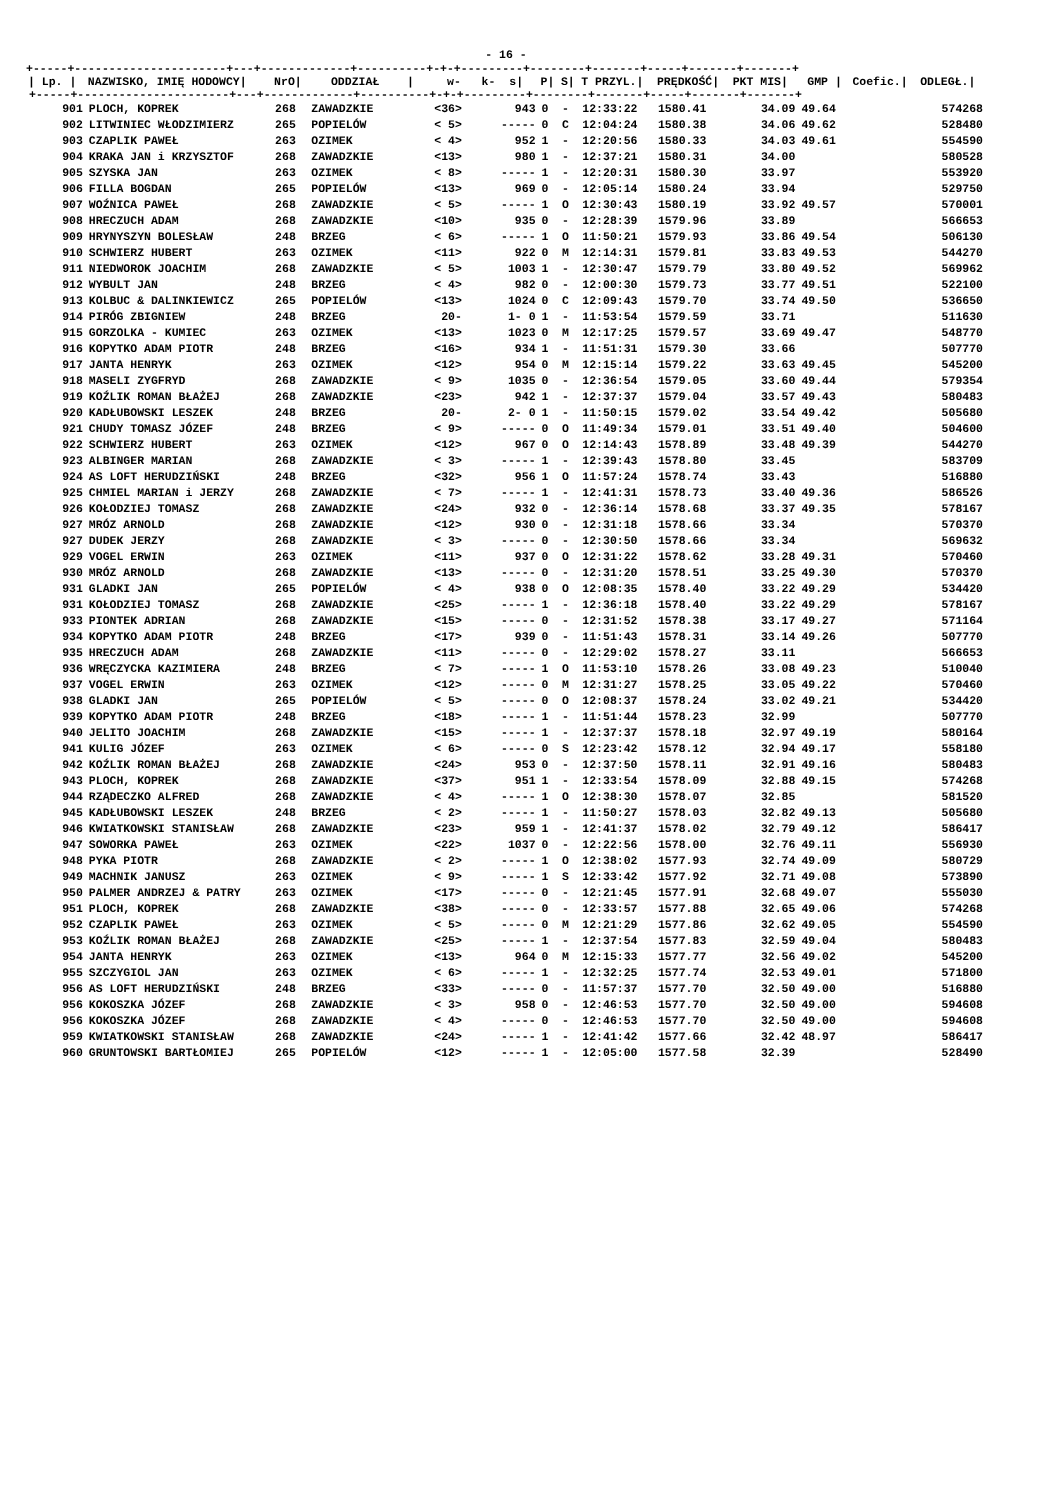- 16 -
+-----+----------------------+---+-------------+----------+-+-+---------+--------+-------+-----+-------+-------+
| / Lp. / | NAZWISKO, IMIĘ HODOWCY/ | NrO/ | ODDZIAŁ / | w- k- s/ | | P/ | S/ | T PRZYL./ | PRĘDKOŚĆ/ | PKT MIS/ | GMP / | Coefic./ | ODLEGŁ./ |
| --- | --- | --- | --- | --- | --- | --- | --- | --- | --- | --- | --- | --- | --- |
| +-----+----------------------+---+-------------+----------+-+-+---------+--------+-------+-----+-------+-------+ | | | | | | | | | | | | | |
| 901 | PLOCH, KOPREK | 268 | ZAWADZKIE | <36> | 943 | 0 | - | 12:33:22 | 1580.41 | 34.09 | 49.64 | | 574268 |
| 902 | LITWINIEC WŁODZIMIERZ | 265 | POPIELÓW | < 5> | ----- | 0 | C | 12:04:24 | 1580.38 | 34.06 | 49.62 | | 528480 |
| 903 | CZAPLIK PAWEŁ | 263 | OZIMEK | < 4> | 952 | 1 | - | 12:20:56 | 1580.33 | 34.03 | 49.61 | | 554590 |
| 904 | KRAKA JAN i KRZYSZTOF | 268 | ZAWADZKIE | <13> | 980 | 1 | - | 12:37:21 | 1580.31 | 34.00 | | | 580528 |
| 905 | SZYSKA JAN | 263 | OZIMEK | < 8> | ----- | 1 | - | 12:20:31 | 1580.30 | 33.97 | | | 553920 |
| 906 | FILLA BOGDAN | 265 | POPIELÓW | <13> | 969 | 0 | - | 12:05:14 | 1580.24 | 33.94 | | | 529750 |
| 907 | WOŹNICA PAWEŁ | 268 | ZAWADZKIE | < 5> | ----- | 1 | O | 12:30:43 | 1580.19 | 33.92 | 49.57 | | 570001 |
| 908 | HRECZUCH ADAM | 268 | ZAWADZKIE | <10> | 935 | 0 | - | 12:28:39 | 1579.96 | 33.89 | | | 566653 |
| 909 | HRYNYSZYN BOLESŁAW | 248 | BRZEG | < 6> | ----- | 1 | O | 11:50:21 | 1579.93 | 33.86 | 49.54 | | 506130 |
| 910 | SCHWIERZ HUBERT | 263 | OZIMEK | <11> | 922 | 0 | M | 12:14:31 | 1579.81 | 33.83 | 49.53 | | 544270 |
| 911 | NIEDWOROK JOACHIM | 268 | ZAWADZKIE | < 5> | 1003 | 1 | - | 12:30:47 | 1579.79 | 33.80 | 49.52 | | 569962 |
| 912 | WYBULT JAN | 248 | BRZEG | < 4> | 982 | 0 | - | 12:00:30 | 1579.73 | 33.77 | 49.51 | | 522100 |
| 913 | KOLBUC & DALINKIEWICZ | 265 | POPIELÓW | <13> | 1024 | 0 | C | 12:09:43 | 1579.70 | 33.74 | 49.50 | | 536650 |
| 914 | PIRÓG ZBIGNIEW | 248 | BRZEG | 20- | 1- 0 | 1 | - | 11:53:54 | 1579.59 | 33.71 | | | 511630 |
| 915 | GORZOLKA - KUMIEC | 263 | OZIMEK | <13> | 1023 | 0 | M | 12:17:25 | 1579.57 | 33.69 | 49.47 | | 548770 |
| 916 | KOPYTKO ADAM PIOTR | 248 | BRZEG | <16> | 934 | 1 | - | 11:51:31 | 1579.30 | 33.66 | | | 507770 |
| 917 | JANTA HENRYK | 263 | OZIMEK | <12> | 954 | 0 | M | 12:15:14 | 1579.22 | 33.63 | 49.45 | | 545200 |
| 918 | MASELI ZYGFRYD | 268 | ZAWADZKIE | < 9> | 1035 | 0 | - | 12:36:54 | 1579.05 | 33.60 | 49.44 | | 579354 |
| 919 | KOŹLIK ROMAN BŁAŻEJ | 268 | ZAWADZKIE | <23> | 942 | 1 | - | 12:37:37 | 1579.04 | 33.57 | 49.43 | | 580483 |
| 920 | KADŁUBOWSKI LESZEK | 248 | BRZEG | 20- | 2- 0 | 1 | - | 11:50:15 | 1579.02 | 33.54 | 49.42 | | 505680 |
| 921 | CHUDY TOMASZ JÓZEF | 248 | BRZEG | < 9> | ----- | 0 | O | 11:49:34 | 1579.01 | 33.51 | 49.40 | | 504600 |
| 922 | SCHWIERZ HUBERT | 263 | OZIMEK | <12> | 967 | 0 | O | 12:14:43 | 1578.89 | 33.48 | 49.39 | | 544270 |
| 923 | ALBINGER MARIAN | 268 | ZAWADZKIE | < 3> | ----- | 1 | - | 12:39:43 | 1578.80 | 33.45 | | | 583709 |
| 924 | AS LOFT HERUDZIŃSKI | 248 | BRZEG | <32> | 956 | 1 | O | 11:57:24 | 1578.74 | 33.43 | | | 516880 |
| 925 | CHMIEL MARIAN i JERZY | 268 | ZAWADZKIE | < 7> | ----- | 1 | - | 12:41:31 | 1578.73 | 33.40 | 49.36 | | 586526 |
| 926 | KOŁODZIEJ TOMASZ | 268 | ZAWADZKIE | <24> | 932 | 0 | - | 12:36:14 | 1578.68 | 33.37 | 49.35 | | 578167 |
| 927 | MRÓZ ARNOLD | 268 | ZAWADZKIE | <12> | 930 | 0 | - | 12:31:18 | 1578.66 | 33.34 | | | 570370 |
| 927 | DUDEK JERZY | 268 | ZAWADZKIE | < 3> | ----- | 0 | - | 12:30:50 | 1578.66 | 33.34 | | | 569632 |
| 929 | VOGEL ERWIN | 263 | OZIMEK | <11> | 937 | 0 | O | 12:31:22 | 1578.62 | 33.28 | 49.31 | | 570460 |
| 930 | MRÓZ ARNOLD | 268 | ZAWADZKIE | <13> | ----- | 0 | - | 12:31:20 | 1578.51 | 33.25 | 49.30 | | 570370 |
| 931 | GLADKI JAN | 265 | POPIELÓW | < 4> | 938 | 0 | O | 12:08:35 | 1578.40 | 33.22 | 49.29 | | 534420 |
| 931 | KOŁODZIEJ TOMASZ | 268 | ZAWADZKIE | <25> | ----- | 1 | - | 12:36:18 | 1578.40 | 33.22 | 49.29 | | 578167 |
| 933 | PIONTEK ADRIAN | 268 | ZAWADZKIE | <15> | ----- | 0 | - | 12:31:52 | 1578.38 | 33.17 | 49.27 | | 571164 |
| 934 | KOPYTKO ADAM PIOTR | 248 | BRZEG | <17> | 939 | 0 | - | 11:51:43 | 1578.31 | 33.14 | 49.26 | | 507770 |
| 935 | HRECZUCH ADAM | 268 | ZAWADZKIE | <11> | ----- | 0 | - | 12:29:02 | 1578.27 | 33.11 | | | 566653 |
| 936 | WRĘCZYCKA KAZIMIERA | 248 | BRZEG | < 7> | ----- | 1 | O | 11:53:10 | 1578.26 | 33.08 | 49.23 | | 510040 |
| 937 | VOGEL ERWIN | 263 | OZIMEK | <12> | ----- | 0 | M | 12:31:27 | 1578.25 | 33.05 | 49.22 | | 570460 |
| 938 | GLADKI JAN | 265 | POPIELÓW | < 5> | ----- | 0 | O | 12:08:37 | 1578.24 | 33.02 | 49.21 | | 534420 |
| 939 | KOPYTKO ADAM PIOTR | 248 | BRZEG | <18> | ----- | 1 | - | 11:51:44 | 1578.23 | 32.99 | | | 507770 |
| 940 | JELITO JOACHIM | 268 | ZAWADZKIE | <15> | ----- | 1 | - | 12:37:37 | 1578.18 | 32.97 | 49.19 | | 580164 |
| 941 | KULIG JÓZEF | 263 | OZIMEK | < 6> | ----- | 0 | S | 12:23:42 | 1578.12 | 32.94 | 49.17 | | 558180 |
| 942 | KOŹLIK ROMAN BŁAŻEJ | 268 | ZAWADZKIE | <24> | 953 | 0 | - | 12:37:50 | 1578.11 | 32.91 | 49.16 | | 580483 |
| 943 | PLOCH, KOPREK | 268 | ZAWADZKIE | <37> | 951 | 1 | - | 12:33:54 | 1578.09 | 32.88 | 49.15 | | 574268 |
| 944 | RZĄDECZKO ALFRED | 268 | ZAWADZKIE | < 4> | ----- | 1 | O | 12:38:30 | 1578.07 | 32.85 | | | 581520 |
| 945 | KADŁUBOWSKI LESZEK | 248 | BRZEG | < 2> | ----- | 1 | - | 11:50:27 | 1578.03 | 32.82 | 49.13 | | 505680 |
| 946 | KWIATKOWSKI STANISŁAW | 268 | ZAWADZKIE | <23> | 959 | 1 | - | 12:41:37 | 1578.02 | 32.79 | 49.12 | | 586417 |
| 947 | SOWORKA PAWEŁ | 263 | OZIMEK | <22> | 1037 | 0 | - | 12:22:56 | 1578.00 | 32.76 | 49.11 | | 556930 |
| 948 | PYKA PIOTR | 268 | ZAWADZKIE | < 2> | ----- | 1 | O | 12:38:02 | 1577.93 | 32.74 | 49.09 | | 580729 |
| 949 | MACHNIK JANUSZ | 263 | OZIMEK | < 9> | ----- | 1 | S | 12:33:42 | 1577.92 | 32.71 | 49.08 | | 573890 |
| 950 | PALMER ANDRZEJ & PATRY | 263 | OZIMEK | <17> | ----- | 0 | - | 12:21:45 | 1577.91 | 32.68 | 49.07 | | 555030 |
| 951 | PLOCH, KOPREK | 268 | ZAWADZKIE | <38> | ----- | 0 | - | 12:33:57 | 1577.88 | 32.65 | 49.06 | | 574268 |
| 952 | CZAPLIK PAWEŁ | 263 | OZIMEK | < 5> | ----- | 0 | M | 12:21:29 | 1577.86 | 32.62 | 49.05 | | 554590 |
| 953 | KOŹLIK ROMAN BŁAŻEJ | 268 | ZAWADZKIE | <25> | ----- | 1 | - | 12:37:54 | 1577.83 | 32.59 | 49.04 | | 580483 |
| 954 | JANTA HENRYK | 263 | OZIMEK | <13> | 964 | 0 | M | 12:15:33 | 1577.77 | 32.56 | 49.02 | | 545200 |
| 955 | SZCZYGIOL JAN | 263 | OZIMEK | < 6> | ----- | 1 | - | 12:32:25 | 1577.74 | 32.53 | 49.01 | | 571800 |
| 956 | AS LOFT HERUDZIŃSKI | 248 | BRZEG | <33> | ----- | 0 | - | 11:57:37 | 1577.70 | 32.50 | 49.00 | | 516880 |
| 956 | KOKOSZKA JÓZEF | 268 | ZAWADZKIE | < 3> | 958 | 0 | - | 12:46:53 | 1577.70 | 32.50 | 49.00 | | 594608 |
| 956 | KOKOSZKA JÓZEF | 268 | ZAWADZKIE | < 4> | ----- | 0 | - | 12:46:53 | 1577.70 | 32.50 | 49.00 | | 594608 |
| 959 | KWIATKOWSKI STANISŁAW | 268 | ZAWADZKIE | <24> | ----- | 1 | - | 12:41:42 | 1577.66 | 32.42 | 48.97 | | 586417 |
| 960 | GRUNTOWSKI BARTŁOMIEJ | 265 | POPIELÓW | <12> | ----- | 1 | - | 12:05:00 | 1577.58 | 32.39 | | | 528490 |